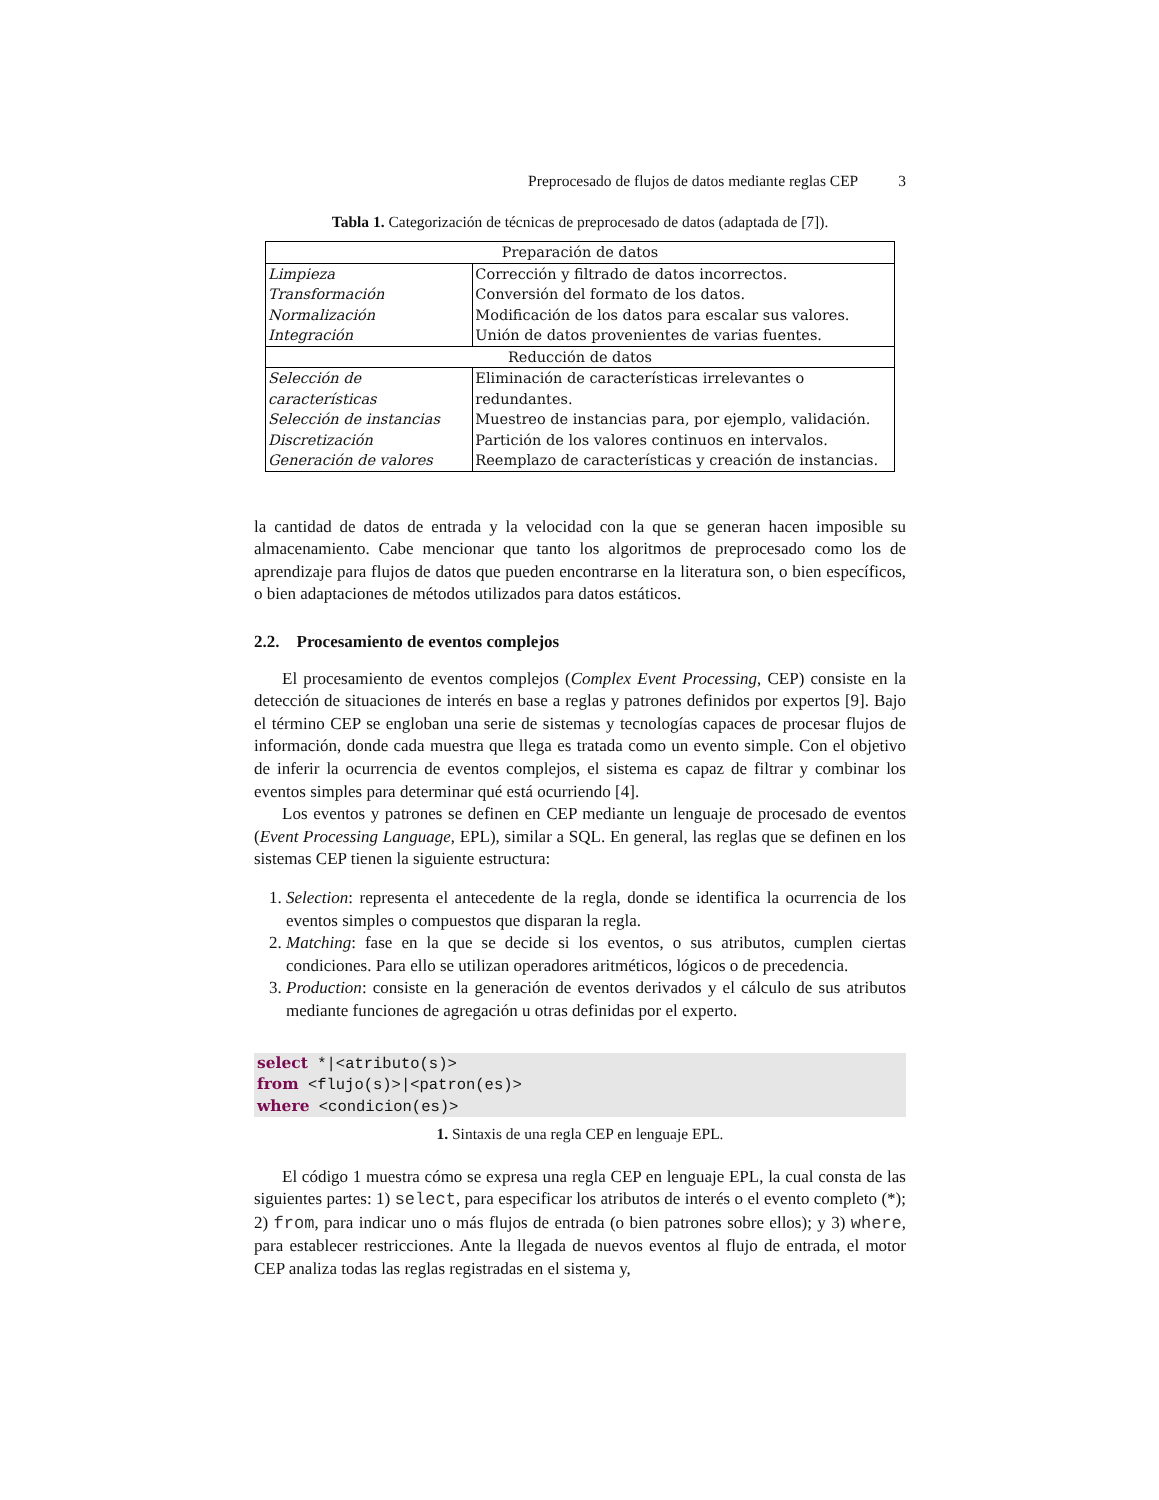Preprocesado de flujos de datos mediante reglas CEP 3
Tabla 1. Categorización de técnicas de preprocesado de datos (adaptada de [7]).
| Preparación de datos | |
| --- | --- |
| Limpieza | Corrección y filtrado de datos incorrectos. |
| Transformación | Conversión del formato de los datos. |
| Normalización | Modificación de los datos para escalar sus valores. |
| Integración | Unión de datos provenientes de varias fuentes. |
| Reducción de datos | |
| Selección de características | Eliminación de características irrelevantes o redundantes. |
| Selección de instancias | Muestreo de instancias para, por ejemplo, validación. |
| Discretización | Partición de los valores continuos en intervalos. |
| Generación de valores | Reemplazo de características y creación de instancias. |
la cantidad de datos de entrada y la velocidad con la que se generan hacen imposible su almacenamiento. Cabe mencionar que tanto los algoritmos de preprocesado como los de aprendizaje para flujos de datos que pueden encontrarse en la literatura son, o bien específicos, o bien adaptaciones de métodos utilizados para datos estáticos.
2.2. Procesamiento de eventos complejos
El procesamiento de eventos complejos (Complex Event Processing, CEP) consiste en la detección de situaciones de interés en base a reglas y patrones definidos por expertos [9]. Bajo el término CEP se engloban una serie de sistemas y tecnologías capaces de procesar flujos de información, donde cada muestra que llega es tratada como un evento simple. Con el objetivo de inferir la ocurrencia de eventos complejos, el sistema es capaz de filtrar y combinar los eventos simples para determinar qué está ocurriendo [4].
Los eventos y patrones se definen en CEP mediante un lenguaje de procesado de eventos (Event Processing Language, EPL), similar a SQL. En general, las reglas que se definen en los sistemas CEP tienen la siguiente estructura:
1. Selection: representa el antecedente de la regla, donde se identifica la ocurrencia de los eventos simples o compuestos que disparan la regla.
2. Matching: fase en la que se decide si los eventos, o sus atributos, cumplen ciertas condiciones. Para ello se utilizan operadores aritméticos, lógicos o de precedencia.
3. Production: consiste en la generación de eventos derivados y el cálculo de sus atributos mediante funciones de agregación u otras definidas por el experto.
select *|<atributo(s)>
from <flujo(s)>|<patron(es)>
where <condicion(es)>
1. Sintaxis de una regla CEP en lenguaje EPL.
El código 1 muestra cómo se expresa una regla CEP en lenguaje EPL, la cual consta de las siguientes partes: 1) select, para especificar los atributos de interés o el evento completo (*); 2) from, para indicar uno o más flujos de entrada (o bien patrones sobre ellos); y 3) where, para establecer restricciones. Ante la llegada de nuevos eventos al flujo de entrada, el motor CEP analiza todas las reglas registradas en el sistema y,